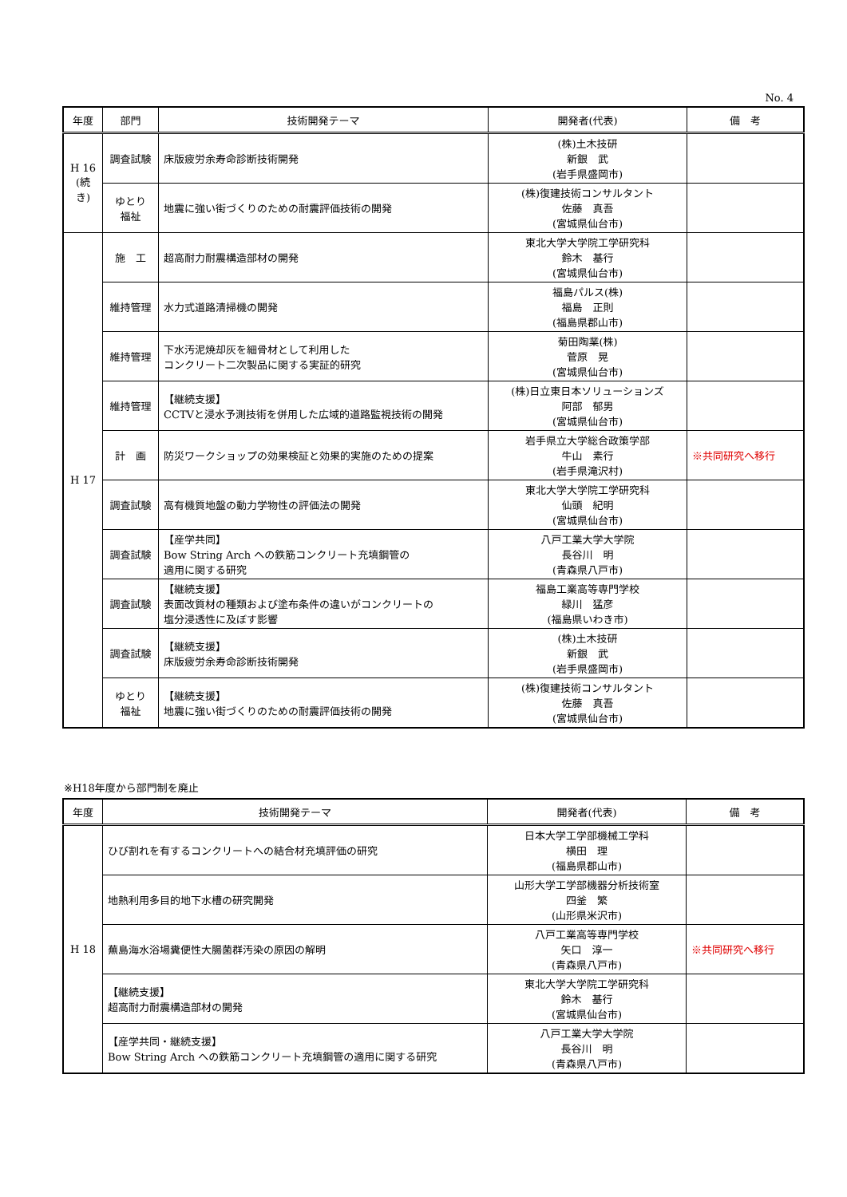No. 4
| 年度 | 部門 | 技術開発テーマ | 開発者(代表) | 備 考 |
| --- | --- | --- | --- | --- |
| H 16 (続き) | 調査試験 | 床版疲労余寿命診断技術開発 | (株)土木技研 新銀 武 (岩手県盛岡市) | |
| | ゆとり 福祉 | 地震に強い街づくりのための耐震評価技術の開発 | (株)復建技術コンサルタント 佐藤 真吾 (宮城県仙台市) | |
| H 17 | 施 工 | 超高耐力耐震構造部材の開発 | 東北大学大学院工学研究科 鈴木 基行 (宮城県仙台市) | |
| | 維持管理 | 水力式道路清掃機の開発 | 福島パルス(株) 福島 正則 (福島県郡山市) | |
| | 維持管理 | 下水汚泥焼却灰を細骨材として利用した コンクリート二次製品に関する実証的研究 | 菊田陶業(株) 菅原 晃 (宮城県仙台市) | |
| | 維持管理 | 【継続支援】 CCTVと浸水予測技術を併用した広域的道路監視技術の開発 | (株)日立東日本ソリューションズ 阿部 郁男 (宮城県仙台市) | |
| | 計 画 | 防災ワークショップの効果検証と効果的実施のための提案 | 岩手県立大学総合政策学部 牛山 素行 (岩手県滝沢村) | ※共同研究へ移行 |
| | 調査試験 | 高有機質地盤の動力学物性の評価法の開発 | 東北大学大学院工学研究科 仙頭 紀明 (宮城県仙台市) | |
| | 調査試験 | 【産学共同】 Bow String Arch への鉄筋コンクリート充填鋼管の 適用に関する研究 | 八戸工業大学大学院 長谷川 明 (青森県八戸市) | |
| | 調査試験 | 【継続支援】 表面改質材の種類および塗布条件の違いがコンクリートの 塩分浸透性に及ぼす影響 | 福島工業高等専門学校 緑川 猛彦 (福島県いわき市) | |
| | 調査試験 | 【継続支援】 床版疲労余寿命診断技術開発 | (株)土木技研 新銀 武 (岩手県盛岡市) | |
| | ゆとり 福祉 | 【継続支援】 地震に強い街づくりのための耐震評価技術の開発 | (株)復建技術コンサルタント 佐藤 真吾 (宮城県仙台市) | |
※H18年度から部門制を廃止
| 年度 | 技術開発テーマ | 開発者(代表) | 備 考 |
| --- | --- | --- | --- |
| H 18 | ひび割れを有するコンクリートへの結合材充填評価の研究 | 日本大学工学部機械工学科 横田 理 (福島県郡山市) | |
| | 地熱利用多目的地下水槽の研究開発 | 山形大学工学部機器分析技術室 四釜 繁 (山形県米沢市) | |
| | 蕪島海水浴場糞便性大腸菌群汚染の原因の解明 | 八戸工業高等専門学校 矢口 淳一 (青森県八戸市) | ※共同研究へ移行 |
| | 【継続支援】 超高耐力耐震構造部材の開発 | 東北大学大学院工学研究科 鈴木 基行 (宮城県仙台市) | |
| | 【産学共同・継続支援】 Bow String Arch への鉄筋コンクリート充填鋼管の適用に関する研究 | 八戸工業大学大学院 長谷川 明 (青森県八戸市) | |